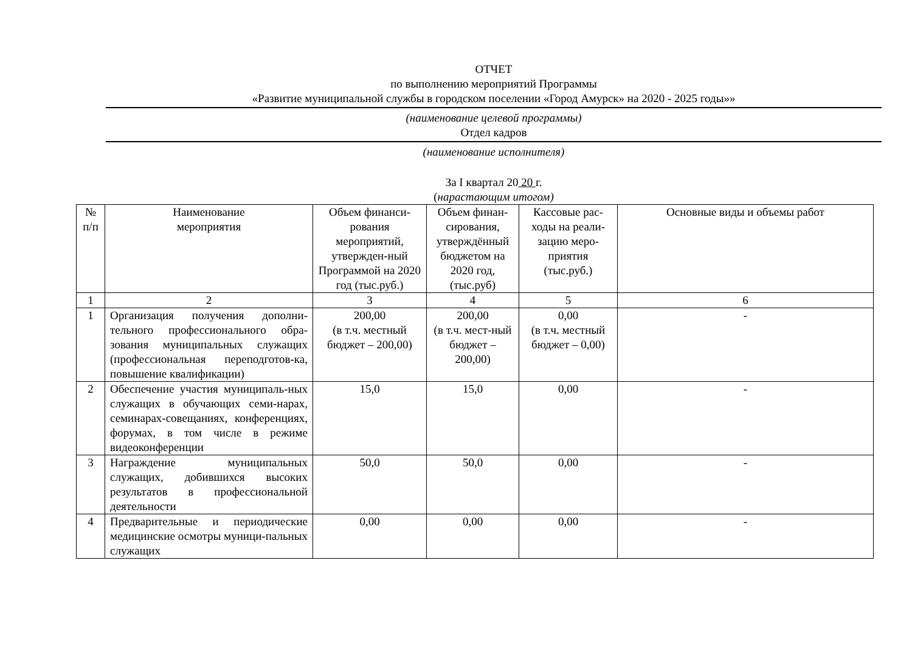ОТЧЕТ
по выполнению мероприятий Программы
«Развитие муниципальной службы в городском поселении «Город Амурск» на 2020 - 2025 годы»»
(наименование целевой программы)
Отдел кадров
(наименование исполнителя)
За I квартал 20 20 г.
(нарастающим итогом)
| № п/п | Наименование мероприятия | Объем финанси-рования мероприятий, утвержден-ный Программой на 2020 год (тыс.руб.) | Объем финан-сирования, утверждённый бюджетом на 2020 год, (тыс.руб) | Кассовые рас-ходы на реали-зацию меро-приятия (тыс.руб.) | Основные виды и объемы работ |
| 1 | 2 | 3 | 4 | 5 | 6 |
| 1 | Организация получения дополни-тельного профессионального обра-зования муниципальных служащих (профессиональная переподготов-ка, повышение квалификации) | 200,00 (в т.ч. местный бюджет – 200,00) | 200,00 (в т.ч. мест-ный бюджет – 200,00) | 0,00 (в т.ч. местный бюджет – 0,00) | - |
| 2 | Обеспечение участия муниципаль-ных служащих в обучающих семи-нарах, семинарах-совещаниях, конференциях, форумах, в том числе в режиме видеоконференции | 15,0 | 15,0 | 0,00 | - |
| 3 | Награждение муниципальных служащих, добившихся высоких результатов в профессиональной деятельности | 50,0 | 50,0 | 0,00 | - |
| 4 | Предварительные и периодические медицинские осмотры муници-пальных служащих | 0,00 | 0,00 | 0,00 | - |